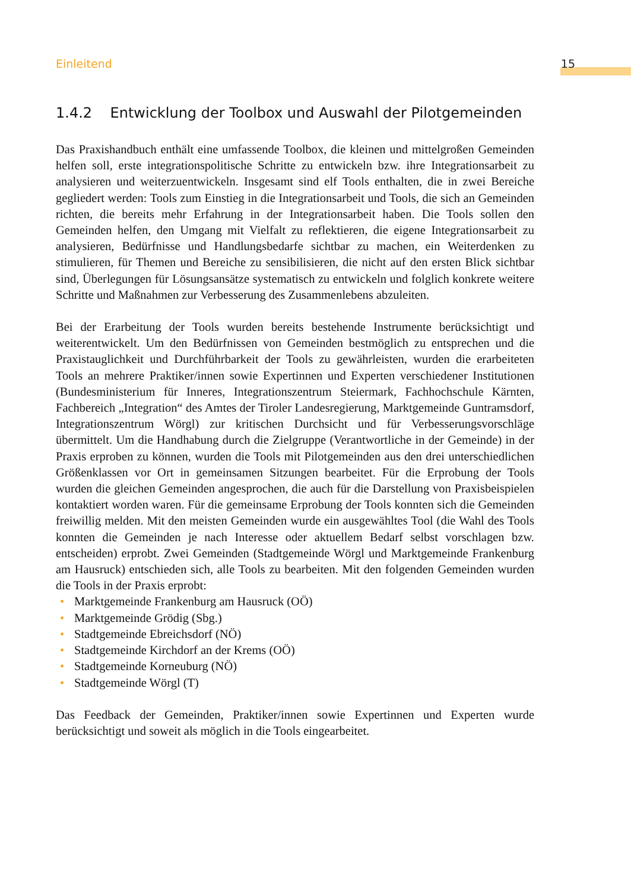Einleitend 15
1.4.2 Entwicklung der Toolbox und Auswahl der Pilotgemeinden
Das Praxishandbuch enthält eine umfassende Toolbox, die kleinen und mittelgroßen Gemeinden helfen soll, erste integrationspolitische Schritte zu entwickeln bzw. ihre Integrationsarbeit zu analysieren und weiterzuentwickeln. Insgesamt sind elf Tools enthalten, die in zwei Bereiche gegliedert werden: Tools zum Einstieg in die Integrationsarbeit und Tools, die sich an Gemeinden richten, die bereits mehr Erfahrung in der Integrationsarbeit haben. Die Tools sollen den Gemeinden helfen, den Umgang mit Vielfalt zu reflektieren, die eigene Integrationsarbeit zu analysieren, Bedürfnisse und Handlungsbedarfe sichtbar zu machen, ein Weiterdenken zu stimulieren, für Themen und Bereiche zu sensibilisieren, die nicht auf den ersten Blick sichtbar sind, Überlegungen für Lösungsansätze systematisch zu entwickeln und folglich konkrete weitere Schritte und Maßnahmen zur Verbesserung des Zusammenlebens abzuleiten.
Bei der Erarbeitung der Tools wurden bereits bestehende Instrumente berücksichtigt und weiterentwickelt. Um den Bedürfnissen von Gemeinden bestmöglich zu entsprechen und die Praxistauglichkeit und Durchführbarkeit der Tools zu gewährleisten, wurden die erarbeiteten Tools an mehrere Praktiker/innen sowie Expertinnen und Experten verschiedener Institutionen (Bundesministerium für Inneres, Integrationszentrum Steiermark, Fachhochschule Kärnten, Fachbereich „Integration“ des Amtes der Tiroler Landesregierung, Marktgemeinde Guntramsdorf, Integrationszentrum Wörgl) zur kritischen Durchsicht und für Verbesserungsvorschläge übermittelt. Um die Handhabung durch die Zielgruppe (Verantwortliche in der Gemeinde) in der Praxis erproben zu können, wurden die Tools mit Pilotgemeinden aus den drei unterschiedlichen Größenklassen vor Ort in gemeinsamen Sitzungen bearbeitet. Für die Erprobung der Tools wurden die gleichen Gemeinden angesprochen, die auch für die Darstellung von Praxisbeispielen kontaktiert worden waren. Für die gemeinsame Erprobung der Tools konnten sich die Gemeinden freiwillig melden. Mit den meisten Gemeinden wurde ein ausgewähltes Tool (die Wahl des Tools konnten die Gemeinden je nach Interesse oder aktuellem Bedarf selbst vorschlagen bzw. entscheiden) erprobt. Zwei Gemeinden (Stadtgemeinde Wörgl und Marktgemeinde Frankenburg am Hausruck) entschieden sich, alle Tools zu bearbeiten. Mit den folgenden Gemeinden wurden die Tools in der Praxis erprobt:
• Marktgemeinde Frankenburg am Hausruck (OÖ)
• Marktgemeinde Grödig (Sbg.)
• Stadtgemeinde Ebreichsdorf (NÖ)
• Stadtgemeinde Kirchdorf an der Krems (OÖ)
• Stadtgemeinde Korneuburg (NÖ)
• Stadtgemeinde Wörgl (T)
Das Feedback der Gemeinden, Praktiker/innen sowie Expertinnen und Experten wurde berücksichtigt und soweit als möglich in die Tools eingearbeitet.